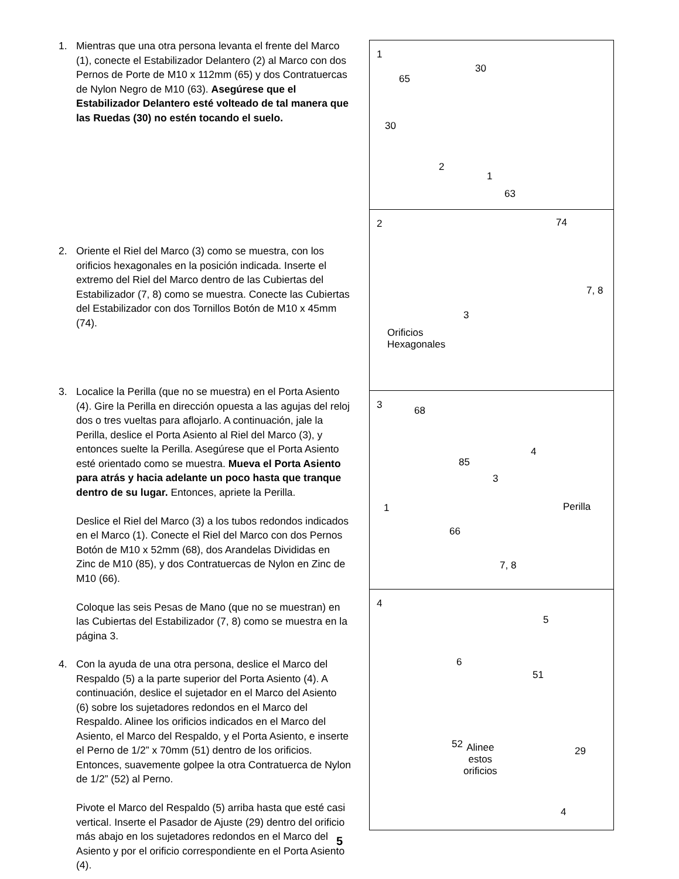1. Mientras que una otra persona levanta el frente del Marco (1), conecte el Estabilizador Delantero (2) al Marco con dos Pernos de Porte de M10 x 112mm (65) y dos Contratuercas de Nylon Negro de M10 (63). Asegúrese que el Estabilizador Delantero esté volteado de tal manera que las Ruedas (30) no estén tocando el suelo.
2. Oriente el Riel del Marco (3) como se muestra, con los orificios hexagonales en la posición indicada. Inserte el extremo del Riel del Marco dentro de las Cubiertas del Estabilizador (7, 8) como se muestra. Conecte las Cubiertas del Estabilizador con dos Tornillos Botón de M10 x 45mm (74).
3. Localice la Perilla (que no se muestra) en el Porta Asiento (4). Gire la Perilla en dirección opuesta a las agujas del reloj dos o tres vueltas para aflojarlo. A continuación, jale la Perilla, deslice el Porta Asiento al Riel del Marco (3), y entonces suelte la Perilla. Asegúrese que el Porta Asiento esté orientado como se muestra. Mueva el Porta Asiento para atrás y hacia adelante un poco hasta que tranque dentro de su lugar. Entonces, apriete la Perilla.
Deslice el Riel del Marco (3) a los tubos redondos indicados en el Marco (1). Conecte el Riel del Marco con dos Pernos Botón de M10 x 52mm (68), dos Arandelas Divididas en Zinc de M10 (85), y dos Contratuercas de Nylon en Zinc de M10 (66).
Coloque las seis Pesas de Mano (que no se muestran) en las Cubiertas del Estabilizador (7, 8) como se muestra en la página 3.
4. Con la ayuda de una otra persona, deslice el Marco del Respaldo (5) a la parte superior del Porta Asiento (4). A continuación, deslice el sujetador en el Marco del Asiento (6) sobre los sujetadores redondos en el Marco del Respaldo. Alinee los orificios indicados en el Marco del Asiento, el Marco del Respaldo, y el Porta Asiento, e inserte el Perno de 1/2” x 70mm (51) dentro de los orificios. Entonces, suavemente golpee la otra Contratuerca de Nylon de 1/2” (52) al Perno.
Pivote el Marco del Respaldo (5) arriba hasta que esté casi vertical. Inserte el Pasador de Ajuste (29) dentro del orificio más abajo en los sujetadores redondos en el Marco del Asiento y por el orificio correspondiente en el Porta Asiento (4).
1
30
65
30
2
1
63
2 74
7, 8
3
Orificios
Hexagonales
3 68
4
85
3
1 Perilla
66
7, 8
4
5
6
51
52 Alinee
estos
orificios
29
4
5